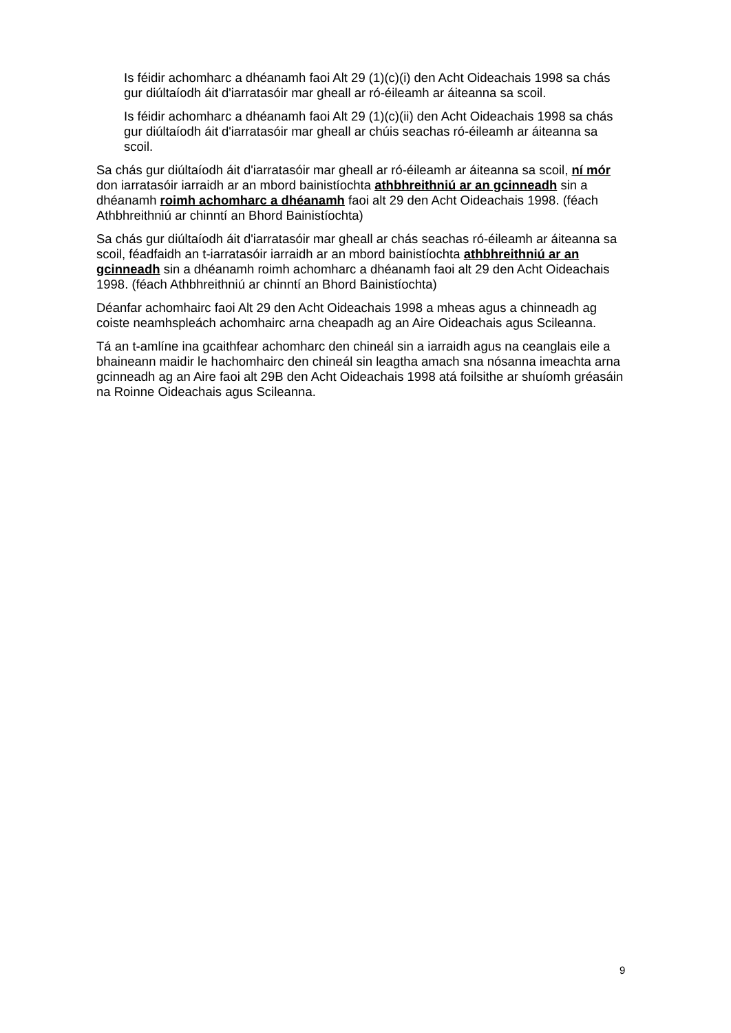Is féidir achomharc a dhéanamh faoi Alt 29 (1)(c)(i) den Acht Oideachais 1998 sa chás gur diúltaíodh áit d'iarratasóir mar gheall ar ró-éileamh ar áiteanna sa scoil.
Is féidir achomharc a dhéanamh faoi Alt 29 (1)(c)(ii) den Acht Oideachais 1998 sa chás gur diúltaíodh áit d'iarratasóir mar gheall ar chúis seachas ró-éileamh ar áiteanna sa scoil.
Sa chás gur diúltaíodh áit d'iarratasóir mar gheall ar ró-éileamh ar áiteanna sa scoil, ní mór don iarratasóir iarraidh ar an mbord bainistíochta athbhreithniú ar an gcinneadh sin a dhéanamh roimh achomharc a dhéanamh faoi alt 29 den Acht Oideachais 1998. (féach Athbhreithniú ar chinntí an Bhord Bainistíochta)
Sa chás gur diúltaíodh áit d'iarratasóir mar gheall ar chás seachas ró-éileamh ar áiteanna sa scoil, féadfaidh an t-iarratasóir iarraidh ar an mbord bainistíochta athbhreithniú ar an gcinneadh sin a dhéanamh roimh achomharc a dhéanamh faoi alt 29 den Acht Oideachais 1998. (féach Athbhreithniú ar chinntí an Bhord Bainistíochta)
Déanfar achomhairc faoi Alt 29 den Acht Oideachais 1998 a mheas agus a chinneadh ag coiste neamhspleách achomhairc arna cheapadh ag an Aire Oideachais agus Scileanna.
Tá an t-amlíne ina gcaithfear achomharc den chineál sin a iarraidh agus na ceanglais eile a bhaineann maidir le hachomhairc den chineál sin leagtha amach sna nósanna imeachta arna gcinneadh ag an Aire faoi alt 29B den Acht Oideachais 1998 atá foilsithe ar shuíomh gréasáin na Roinne Oideachais agus Scileanna.
9